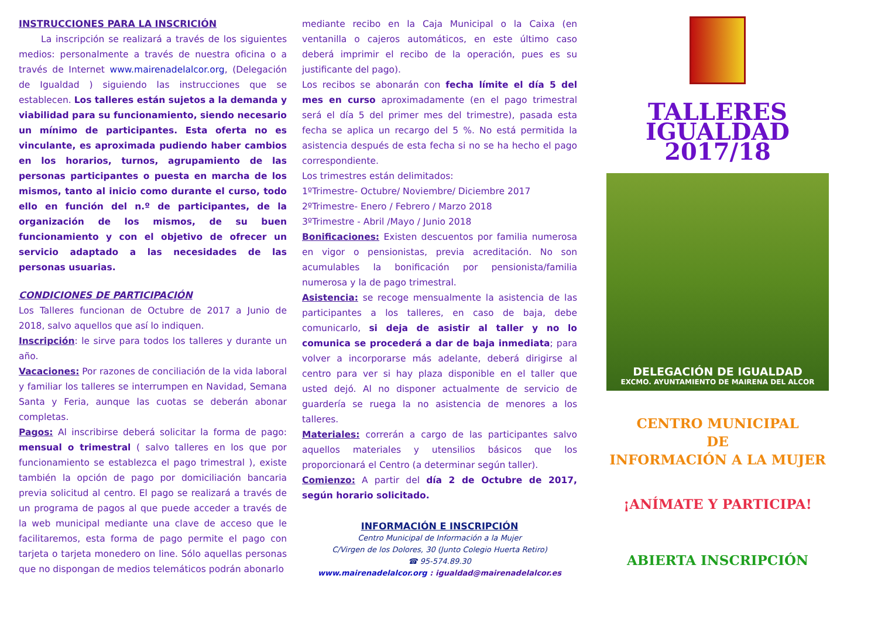INSTRUCCIONES PARA LA INSCRICIÓN
La inscripción se realizará a través de los siguientes medios: personalmente a través de nuestra oficina o a través de Internet www.mairenadelalcor.org, (Delegación de Igualdad ) siguiendo las instrucciones que se establecen. Los talleres están sujetos a la demanda y viabilidad para su funcionamiento, siendo necesario un mínimo de participantes. Esta oferta no es vinculante, es aproximada pudiendo haber cambios en los horarios, turnos, agrupamiento de las personas participantes o puesta en marcha de los mismos, tanto al inicio como durante el curso, todo ello en función del n.º de participantes, de la organización de los mismos, de su buen funcionamiento y con el objetivo de ofrecer un servicio adaptado a las necesidades de las personas usuarias.
CONDICIONES DE PARTICIPACIÓN
Los Talleres funcionan de Octubre de 2017 a Junio de 2018, salvo aquellos que así lo indiquen.
Inscripción: le sirve para todos los talleres y durante un año.
Vacaciones: Por razones de conciliación de la vida laboral y familiar los talleres se interrumpen en Navidad, Semana Santa y Feria, aunque las cuotas se deberán abonar completas.
Pagos: Al inscribirse deberá solicitar la forma de pago: mensual o trimestral ( salvo talleres en los que por funcionamiento se establezca el pago trimestral ), existe también la opción de pago por domiciliación bancaria previa solicitud al centro. El pago se realizará a través de un programa de pagos al que puede acceder a través de la web municipal mediante una clave de acceso que le facilitaremos, esta forma de pago permite el pago con tarjeta o tarjeta monedero on line. Sólo aquellas personas que no dispongan de medios telemáticos podrán abonarlo
mediante recibo en la Caja Municipal o la Caixa (en ventanilla o cajeros automáticos, en este último caso deberá imprimir el recibo de la operación, pues es su justificante del pago).
Los recibos se abonarán con fecha límite el día 5 del mes en curso aproximadamente (en el pago trimestral será el día 5 del primer mes del trimestre), pasada esta fecha se aplica un recargo del 5 %. No está permitida la asistencia después de esta fecha si no se ha hecho el pago correspondiente.
Los trimestres están delimitados:
1ºTrimestre- Octubre/ Noviembre/ Diciembre 2017
2ºTrimestre- Enero / Febrero / Marzo 2018
3ºTrimestre - Abril /Mayo / Junio 2018
Bonificaciones: Existen descuentos por familia numerosa en vigor o pensionistas, previa acreditación. No son acumulables la bonificación por pensionista/familia numerosa y la de pago trimestral.
Asistencia: se recoge mensualmente la asistencia de las participantes a los talleres, en caso de baja, debe comunicarlo, si deja de asistir al taller y no lo comunica se procederá a dar de baja inmediata; para volver a incorporarse más adelante, deberá dirigirse al centro para ver si hay plaza disponible en el taller que usted dejó. Al no disponer actualmente de servicio de guardería se ruega la no asistencia de menores a los talleres.
Materiales: correrán a cargo de las participantes salvo aquellos materiales y utensilios básicos que los proporcionará el Centro (a determinar según taller).
Comienzo: A partir del día 2 de Octubre de 2017, según horario solicitado.
INFORMACIÓN E INSCRIPCIÓN
Centro Municipal de Información a la Mujer
C/Virgen de los Dolores, 30 (Junto Colegio Huerta Retiro)
☎ 95-574.89.30
www.mairenadelalcor.org : igualdad@mairenadelalcor.es
TALLERES
IGUALDAD
2017/18
DELEGACIÓN DE IGUALDAD
EXCMO. AYUNTAMIENTO DE MAIRENA DEL ALCOR
CENTRO MUNICIPAL
DE
INFORMACIÓN A LA MUJER
¡ANÍMATE Y PARTICIPA!
ABIERTA INSCRIPCIÓN